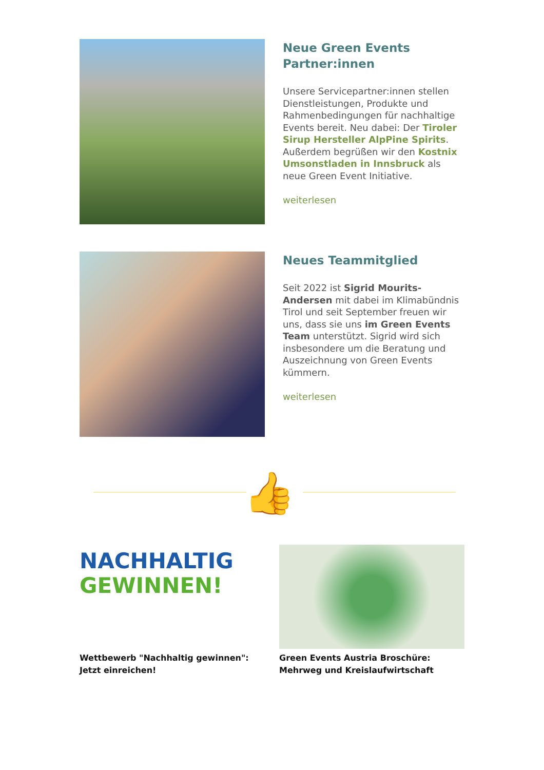Neue Green Events Partner:innen
Unsere Servicepartner:innen stellen Dienstleistungen, Produkte und Rahmenbedingungen für nachhaltige Events bereit. Neu dabei: Der Tiroler Sirup Hersteller AlpPine Spirits. Außerdem begrüßen wir den Kostnix Umsonstladen in Innsbruck als neue Green Event Initiative.
weiterlesen
Neues Teammitglied
Seit 2022 ist Sigrid Mourits-Andersen mit dabei im Klimabündnis Tirol und seit September freuen wir uns, dass sie uns im Green Events Team unterstützt. Sigrid wird sich insbesondere um die Beratung und Auszeichnung von Green Events kümmern.
weiterlesen
👍
NACHHALTIG
GEWINNEN!
Wettbewerb "Nachhaltig gewinnen": Jetzt einreichen!
Green Events Austria Broschüre: Mehrweg und Kreislaufwirtschaft